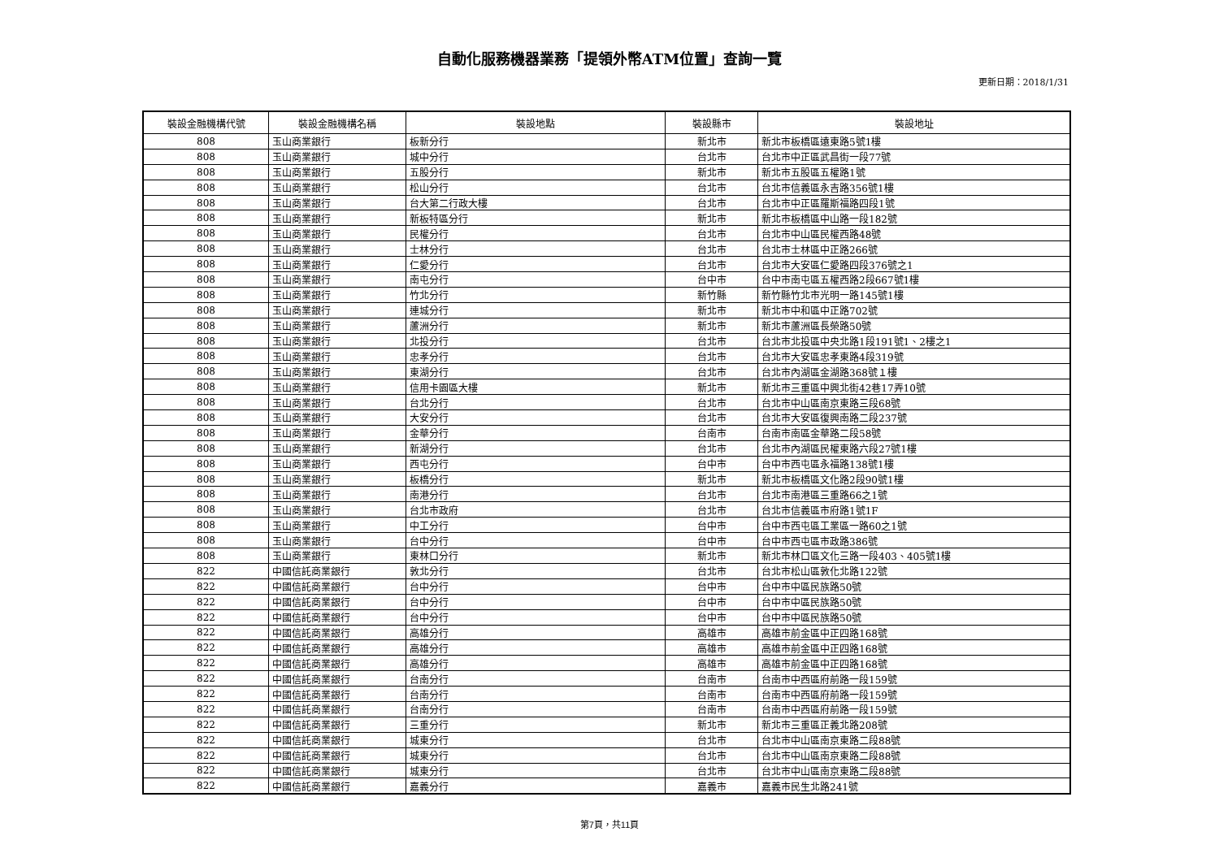自動化服務機器業務「提領外幣ATM位置」查詢一覽
更新日期：2018/1/31
| 裝設金融機構代號 | 裝設金融機構名稱 | 裝設地點 | 裝設縣市 | 裝設地址 |
| --- | --- | --- | --- | --- |
| 808 | 玉山商業銀行 | 板新分行 | 新北市 | 新北市板橋區遠東路5號1樓 |
| 808 | 玉山商業銀行 | 城中分行 | 台北市 | 台北市中正區武昌街一段77號 |
| 808 | 玉山商業銀行 | 五股分行 | 新北市 | 新北市五股區五權路1號 |
| 808 | 玉山商業銀行 | 松山分行 | 台北市 | 台北市信義區永吉路356號1樓 |
| 808 | 玉山商業銀行 | 台大第二行政大樓 | 台北市 | 台北市中正區羅斯福路四段1號 |
| 808 | 玉山商業銀行 | 新板特區分行 | 新北市 | 新北市板橋區中山路一段182號 |
| 808 | 玉山商業銀行 | 民權分行 | 台北市 | 台北市中山區民權西路48號 |
| 808 | 玉山商業銀行 | 士林分行 | 台北市 | 台北市士林區中正路266號 |
| 808 | 玉山商業銀行 | 仁愛分行 | 台北市 | 台北市大安區仁愛路四段376號之1 |
| 808 | 玉山商業銀行 | 南屯分行 | 台中市 | 台中市南屯區五權西路2段667號1樓 |
| 808 | 玉山商業銀行 | 竹北分行 | 新竹縣 | 新竹縣竹北市光明一路145號1樓 |
| 808 | 玉山商業銀行 | 連城分行 | 新北市 | 新北市中和區中正路702號 |
| 808 | 玉山商業銀行 | 蘆洲分行 | 新北市 | 新北市蘆洲區長榮路50號 |
| 808 | 玉山商業銀行 | 北投分行 | 台北市 | 台北市北投區中央北路1段191號1、2樓之1 |
| 808 | 玉山商業銀行 | 忠孝分行 | 台北市 | 台北市大安區忠孝東路4段319號 |
| 808 | 玉山商業銀行 | 東湖分行 | 台北市 | 台北市內湖區金湖路368號１樓 |
| 808 | 玉山商業銀行 | 信用卡園區大樓 | 新北市 | 新北市三重區中興北街42巷17弄10號 |
| 808 | 玉山商業銀行 | 台北分行 | 台北市 | 台北市中山區南京東路三段68號 |
| 808 | 玉山商業銀行 | 大安分行 | 台北市 | 台北市大安區復興南路二段237號 |
| 808 | 玉山商業銀行 | 金華分行 | 台南市 | 台南市南區金華路二段58號 |
| 808 | 玉山商業銀行 | 新湖分行 | 台北市 | 台北市內湖區民權東路六段27號1樓 |
| 808 | 玉山商業銀行 | 西屯分行 | 台中市 | 台中市西屯區永福路138號1樓 |
| 808 | 玉山商業銀行 | 板橋分行 | 新北市 | 新北市板橋區文化路2段90號1樓 |
| 808 | 玉山商業銀行 | 南港分行 | 台北市 | 台北市南港區三重路66之1號 |
| 808 | 玉山商業銀行 | 台北市政府 | 台北市 | 台北市信義區市府路1號1F |
| 808 | 玉山商業銀行 | 中工分行 | 台中市 | 台中市西屯區工業區一路60之1號 |
| 808 | 玉山商業銀行 | 台中分行 | 台中市 | 台中市西屯區市政路386號 |
| 808 | 玉山商業銀行 | 東林口分行 | 新北市 | 新北市林口區文化三路一段403、405號1樓 |
| 822 | 中國信託商業銀行 | 敦北分行 | 台北市 | 台北市松山區敦化北路122號 |
| 822 | 中國信託商業銀行 | 台中分行 | 台中市 | 台中市中區民族路50號 |
| 822 | 中國信託商業銀行 | 台中分行 | 台中市 | 台中市中區民族路50號 |
| 822 | 中國信託商業銀行 | 台中分行 | 台中市 | 台中市中區民族路50號 |
| 822 | 中國信託商業銀行 | 高雄分行 | 高雄市 | 高雄市前金區中正四路168號 |
| 822 | 中國信託商業銀行 | 高雄分行 | 高雄市 | 高雄市前金區中正四路168號 |
| 822 | 中國信託商業銀行 | 高雄分行 | 高雄市 | 高雄市前金區中正四路168號 |
| 822 | 中國信託商業銀行 | 台南分行 | 台南市 | 台南市中西區府前路一段159號 |
| 822 | 中國信託商業銀行 | 台南分行 | 台南市 | 台南市中西區府前路一段159號 |
| 822 | 中國信託商業銀行 | 台南分行 | 台南市 | 台南市中西區府前路一段159號 |
| 822 | 中國信託商業銀行 | 三重分行 | 新北市 | 新北市三重區正義北路208號 |
| 822 | 中國信託商業銀行 | 城東分行 | 台北市 | 台北市中山區南京東路二段88號 |
| 822 | 中國信託商業銀行 | 城東分行 | 台北市 | 台北市中山區南京東路二段88號 |
| 822 | 中國信託商業銀行 | 城東分行 | 台北市 | 台北市中山區南京東路二段88號 |
| 822 | 中國信託商業銀行 | 嘉義分行 | 嘉義市 | 嘉義市民生北路241號 |
第7頁，共11頁